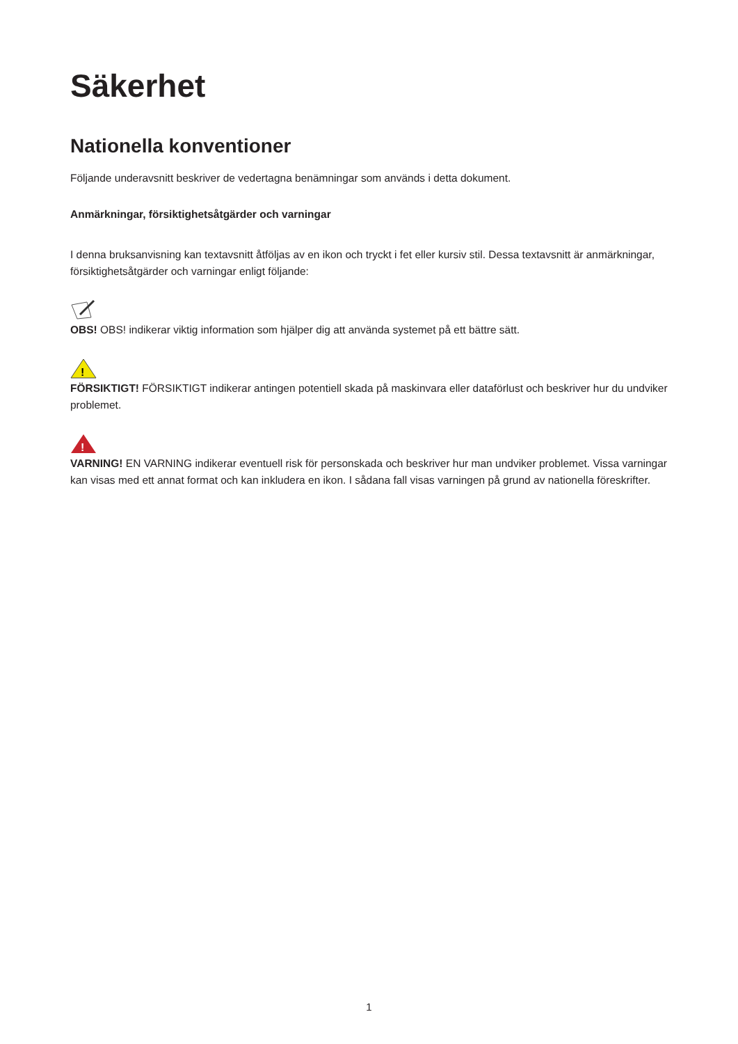Säkerhet
Nationella konventioner
Följande underavsnitt beskriver de vedertagna benämningar som används i detta dokument.
Anmärkningar, försiktighetsåtgärder och varningar
I denna bruksanvisning kan textavsnitt åtföljas av en ikon och tryckt i fet eller kursiv stil. Dessa textavsnitt är anmärkningar, försiktighetsåtgärder och varningar enligt följande:
OBS! OBS! indikerar viktig information som hjälper dig att använda systemet på ett bättre sätt.
!
FÖRSIKTIGT! FÖRSIKTIGT indikerar antingen potentiell skada på maskinvara eller dataförlust och beskriver hur du undviker problemet.
!
VARNING! EN VARNING indikerar eventuell risk för personskada och beskriver hur man undviker problemet. Vissa varningar kan visas med ett annat format och kan inkludera en ikon. I sådana fall visas varningen på grund av nationella föreskrifter.
1